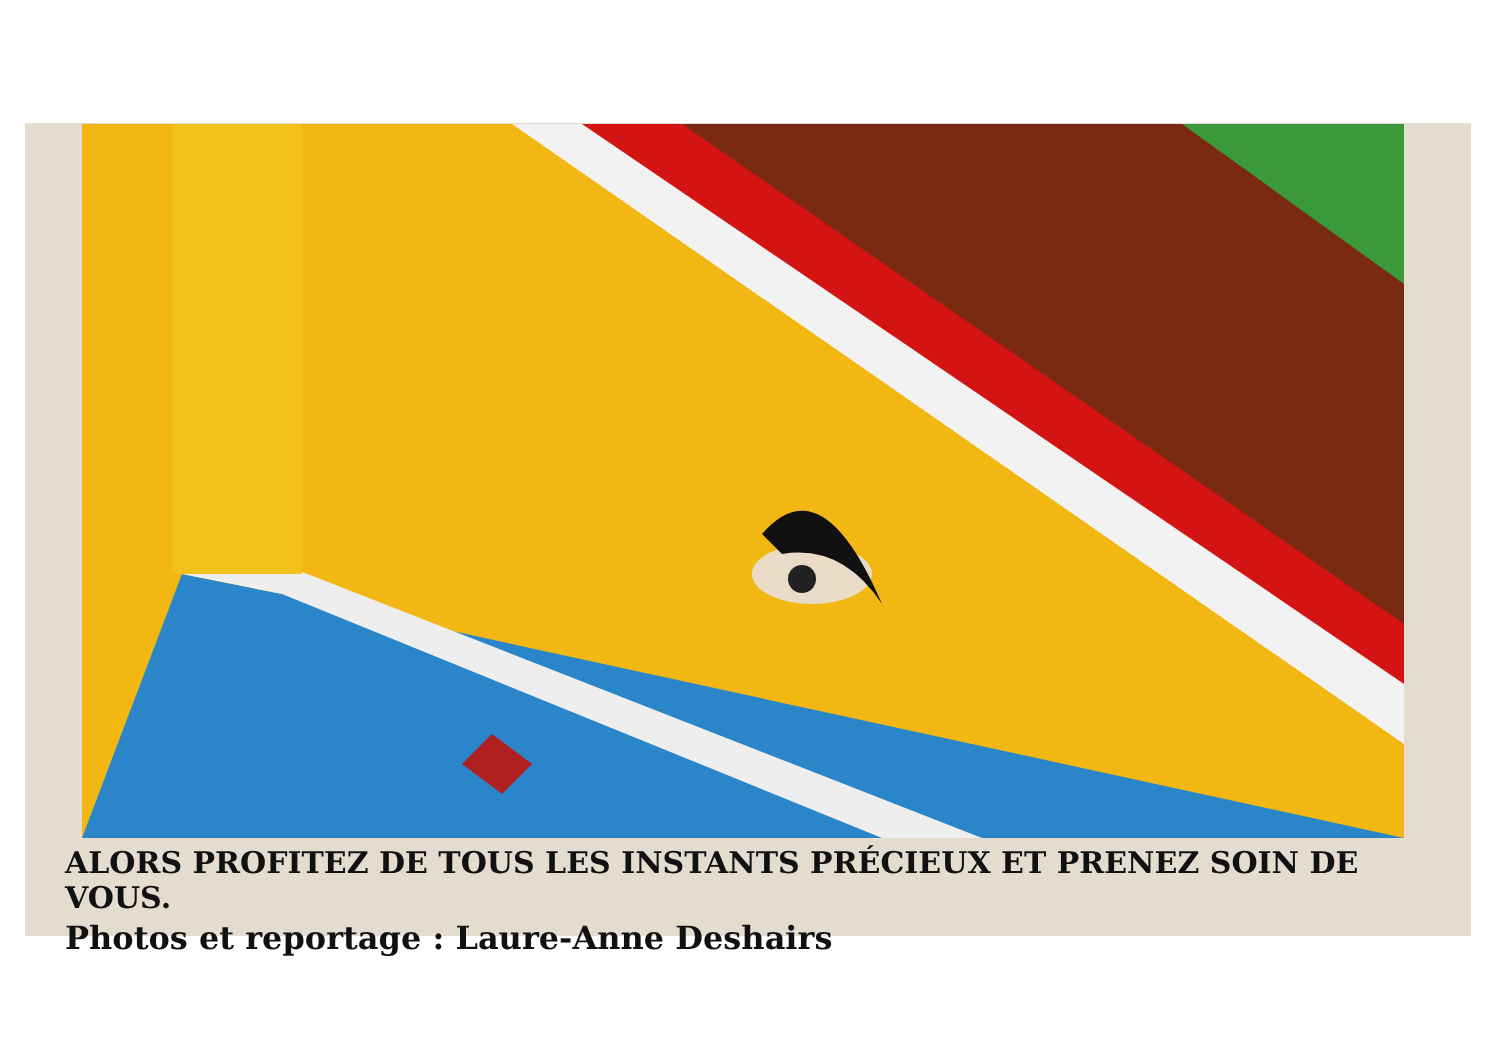ALORS PROFITEZ DE TOUS LES INSTANTS PRÉCIEUX ET PRENEZ SOIN DE VOUS.
Photos et reportage : Laure-Anne Deshairs